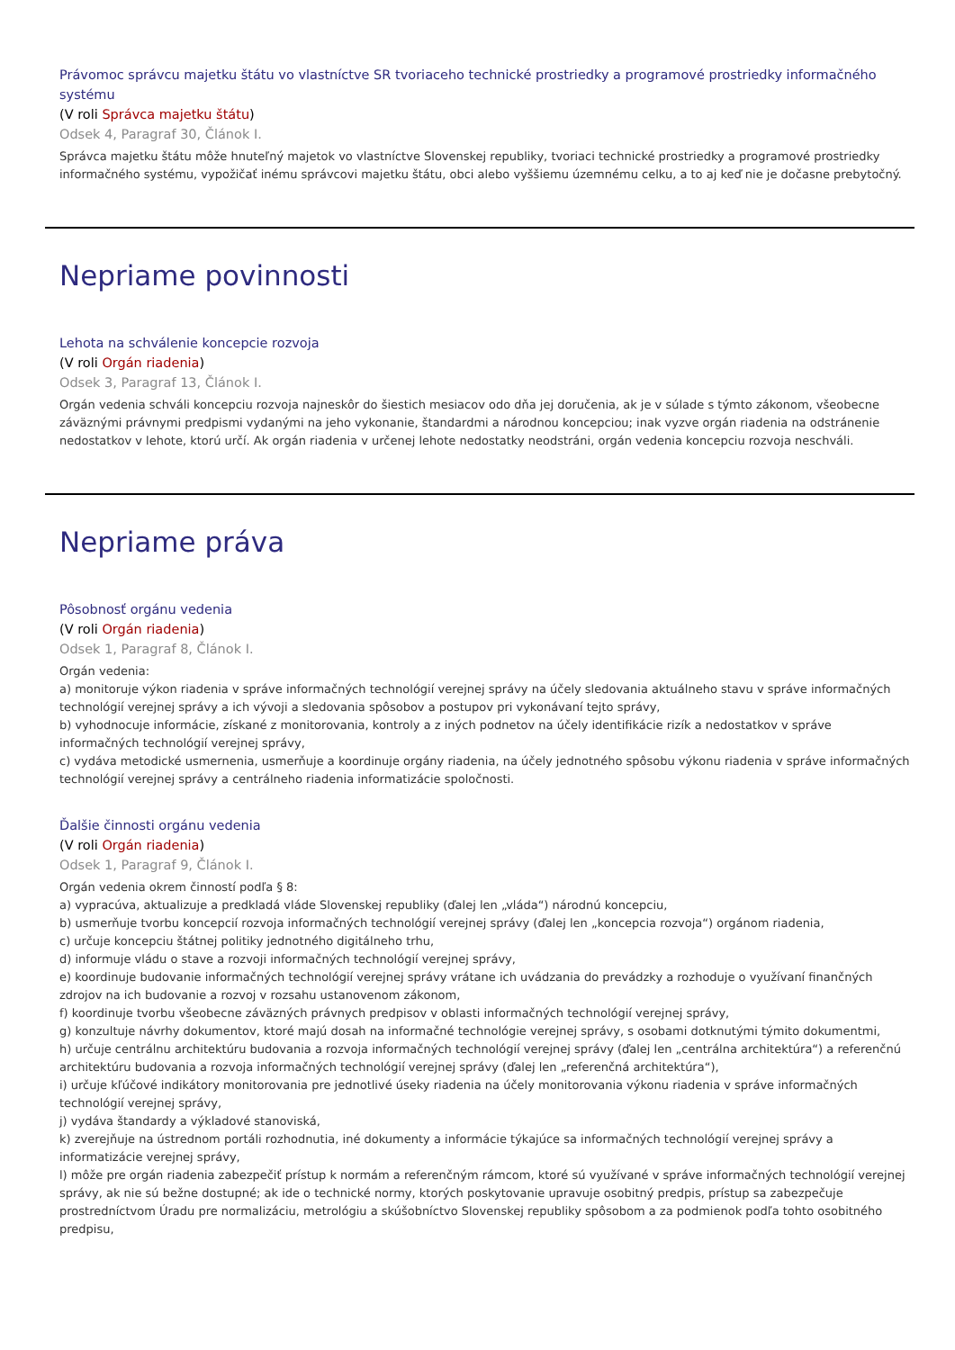Právomoc správcu majetku štátu vo vlastníctve SR tvoriaceho technické prostriedky a programové prostriedky informačného systému
(V roli Správca majetku štátu)
Odsek 4, Paragraf 30, Článok I.
Správca majetku štátu môže hnuteľný majetok vo vlastníctve Slovenskej republiky, tvoriaci technické prostriedky a programové prostriedky informačného systému, vypožičať inému správcovi majetku štátu, obci alebo vyššiemu územnému celku, a to aj keď nie je dočasne prebytočný.
Nepriame povinnosti
Lehota na schválenie koncepcie rozvoja
(V roli Orgán riadenia)
Odsek 3, Paragraf 13, Článok I.
Orgán vedenia schváli koncepciu rozvoja najneskôr do šiestich mesiacov odo dňa jej doručenia, ak je v súlade s týmto zákonom, všeobecne záväznými právnymi predpismi vydanými na jeho vykonanie, štandardmi a národnou koncepciou; inak vyzve orgán riadenia na odstránenie nedostatkov v lehote, ktorú určí. Ak orgán riadenia v určenej lehote nedostatky neodstráni, orgán vedenia koncepciu rozvoja neschváli.
Nepriame práva
Pôsobnosť orgánu vedenia
(V roli Orgán riadenia)
Odsek 1, Paragraf 8, Článok I.
Orgán vedenia:
a) monitoruje výkon riadenia v správe informačných technológií verejnej správy na účely sledovania aktuálneho stavu v správe informačných technológií verejnej správy a ich vývoji a sledovania spôsobov a postupov pri vykonávaní tejto správy,
b) vyhodnocuje informácie, získané z monitorovania, kontroly a z iných podnetov na účely identifikácie rizík a nedostatkov v správe informačných technológií verejnej správy,
c) vydáva metodické usmernenia, usmerňuje a koordinuje orgány riadenia, na účely jednotného spôsobu výkonu riadenia v správe informačných technológií verejnej správy a centrálneho riadenia informatizácie spoločnosti.
Ďalšie činnosti orgánu vedenia
(V roli Orgán riadenia)
Odsek 1, Paragraf 9, Článok I.
Orgán vedenia okrem činností podľa § 8:
a) vypracúva, aktualizuje a predkladá vláde Slovenskej republiky (ďalej len „vláda“) národnú koncepciu,
b) usmerňuje tvorbu koncepcií rozvoja informačných technológií verejnej správy (ďalej len „koncepcia rozvoja“) orgánom riadenia,
c) určuje koncepciu štátnej politiky jednotného digitálneho trhu,
d) informuje vládu o stave a rozvoji informačných technológií verejnej správy,
e) koordinuje budovanie informačných technológií verejnej správy vrátane ich uvádzania do prevádzky a rozhoduje o využívaní finančných zdrojov na ich budovanie a rozvoj v rozsahu ustanovenom zákonom,
f) koordinuje tvorbu všeobecne záväzných právnych predpisov v oblasti informačných technológií verejnej správy,
g) konzultuje návrhy dokumentov, ktoré majú dosah na informačné technológie verejnej správy, s osobami dotknutými týmito dokumentmi,
h) určuje centrálnu architektúru budovania a rozvoja informačných technológií verejnej správy (ďalej len „centrálna architektúra“) a referenčnú architektúru budovania a rozvoja informačných technológií verejnej správy (ďalej len „referenčná architektúra“),
i) určuje kľúčové indikátory monitorovania pre jednotlivé úseky riadenia na účely monitorovania výkonu riadenia v správe informačných technológií verejnej správy,
j) vydáva štandardy a výkladové stanoviská,
k) zverejňuje na ústrednom portáli rozhodnutia, iné dokumenty a informácie týkajúce sa informačných technológií verejnej správy a informatizácie verejnej správy,
l) môže pre orgán riadenia zabezpečiť prístup k normám a referenčným rámcom, ktoré sú využívané v správe informačných technológií verejnej správy, ak nie sú bežne dostupné; ak ide o technické normy, ktorých poskytovanie upravuje osobitný predpis, prístup sa zabezpečuje prostredníctvom Úradu pre normalizáciu, metrológiu a skúšobníctvo Slovenskej republiky spôsobom a za podmienok podľa tohto osobitného predpisu,